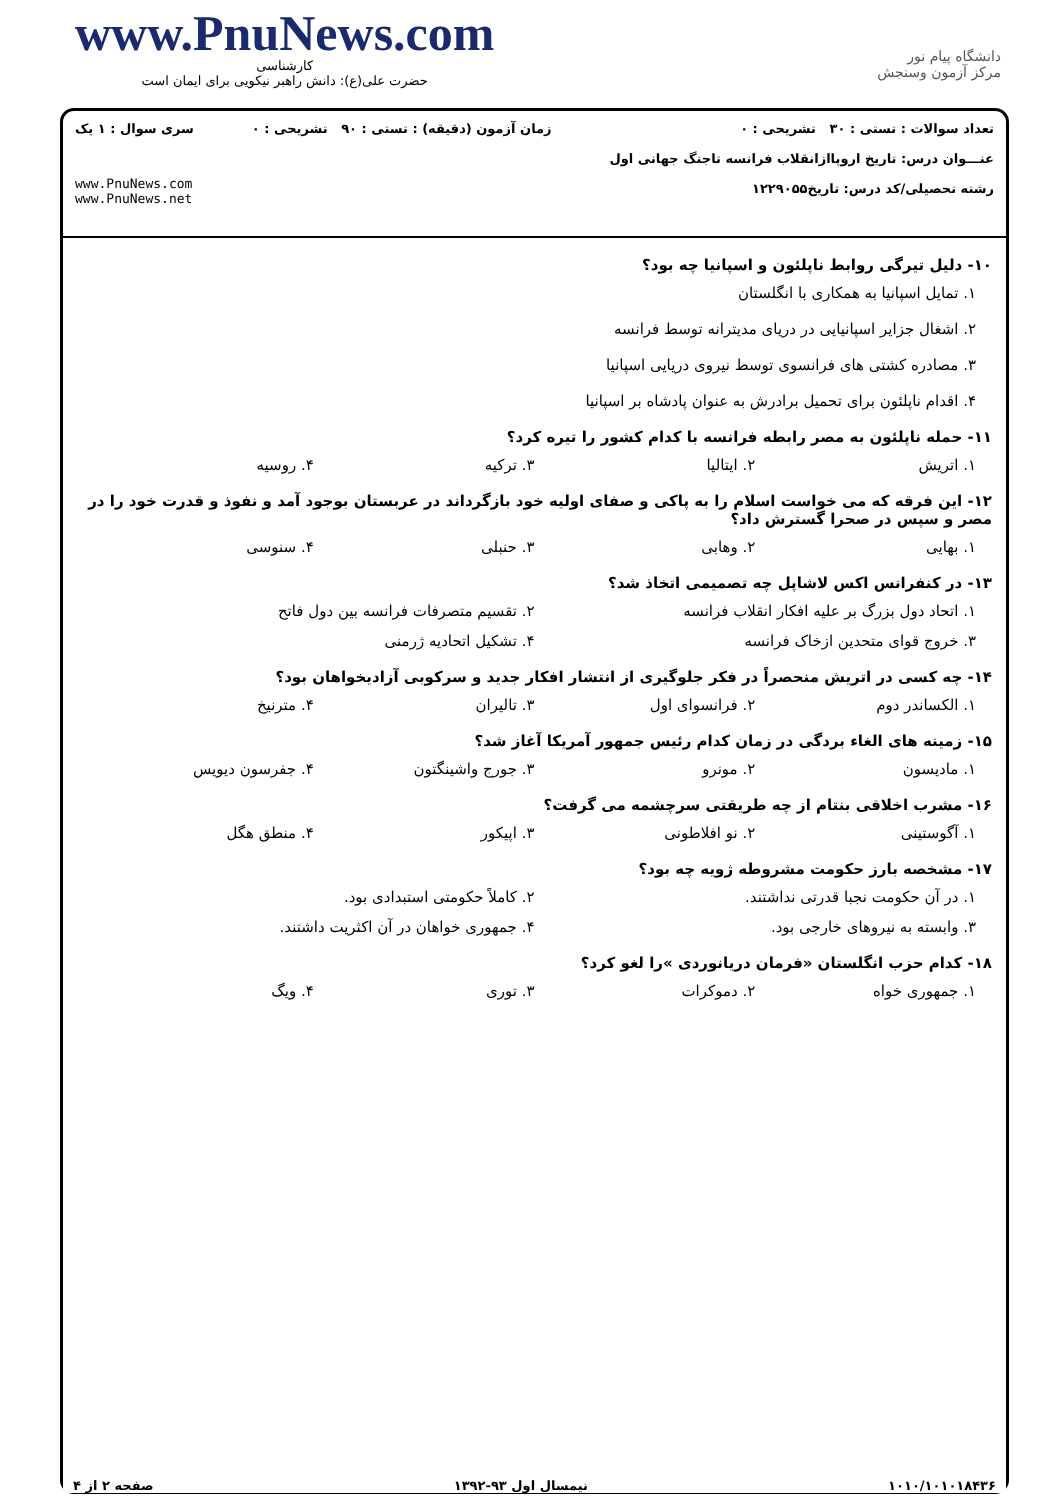www.PnuNews.com
کارشناسی
حضرت علی(ع): دانش راهبر نیکویی برای ایمان است
دانشگاه پیام نور
مرکز آزمون وسنجش
تعداد سوالات : تستی : ۳۰ تشریحی : ۰
عنـــوان درس: تاریخ اروپاازانقلاب فرانسه تاجنگ جهانی اول
رشته تحصیلی/کد درس: تاریخ۱۲۲۹۰۵۵
زمان آزمون (دقیقه) : تستی : ۹۰ تشریحی : ۰
سری سوال : ۱ یک
www.PnuNews.com
www.PnuNews.net
۱۰- دلیل تیرگی روابط ناپلئون و اسپانیا چه بود؟
۱. تمایل اسپانیا به همکاری با انگلستان
۲. اشغال جزایر اسپانیایی در دریای مدیترانه توسط فرانسه
۳. مصادره کشتی های فرانسوی توسط نیروی دریایی اسپانیا
۴. اقدام ناپلئون برای تحمیل برادرش به عنوان پادشاه بر اسپانیا
۱۱- حمله ناپلئون به مصر رابطه فرانسه با کدام کشور را تیره کرد؟
۱. اتریش ۲. ایتالیا ۳. ترکیه ۴. روسیه
۱۲- این فرقه که می خواست اسلام را به پاکی و صفای اولیه خود بازگرداند در عربستان بوجود آمد و نفوذ و قدرت خود را در مصر و سپس در صحرا گسترش داد؟
۱. بهایی ۲. وهابی ۳. حنبلی ۴. سنوسی
۱۳- در کنفرانس اکس لاشاپل چه تصمیمی اتخاذ شد؟
۱. اتحاد دول بزرگ بر علیه افکار انقلاب فرانسه ۲. تقسیم متصرفات فرانسه بین دول فاتح
۳. خروج قوای متحدین ازخاک فرانسه ۴. تشکیل اتحادیه ژرمنی
۱۴- چه کسی در اتریش منحصراً در فکر جلوگیری از انتشار افکار جدید و سرکوبی آزادیخواهان بود؟
۱. الکساندر دوم ۲. فرانسوای اول ۳. تالیران ۴. مترنیخ
۱۵- زمینه های الغاء بردگی در زمان کدام رئیس جمهور آمریکا آغاز شد؟
۱. مادیسون ۲. مونرو ۳. جورج واشینگتون ۴. جفرسون دیویس
۱۶- مشرب اخلاقی بنتام از چه طریقتی سرچشمه می گرفت؟
۱. آگوستینی ۲. نو افلاطونی ۳. اپیکور ۴. منطق هگل
۱۷- مشخصه بارز حکومت مشروطه ژویه چه بود؟
۱. در آن حکومت نجبا قدرتی نداشتند. ۲. کاملاً حکومتی استبدادی بود.
۳. وابسته به نیروهای خارجی بود. ۴. جمهوری خواهان در آن اکثریت داشتند.
۱۸- کدام حزب انگلستان «فرمان دریانوردی »را لغو کرد؟
۱. جمهوری خواه ۲. دموکرات ۳. توری ۴. ویگ
۱۰۱۰/۱۰۱۰۱۸۴۳۶ نیمسال اول ۹۳-۱۳۹۲ صفحه ۲ از ۴